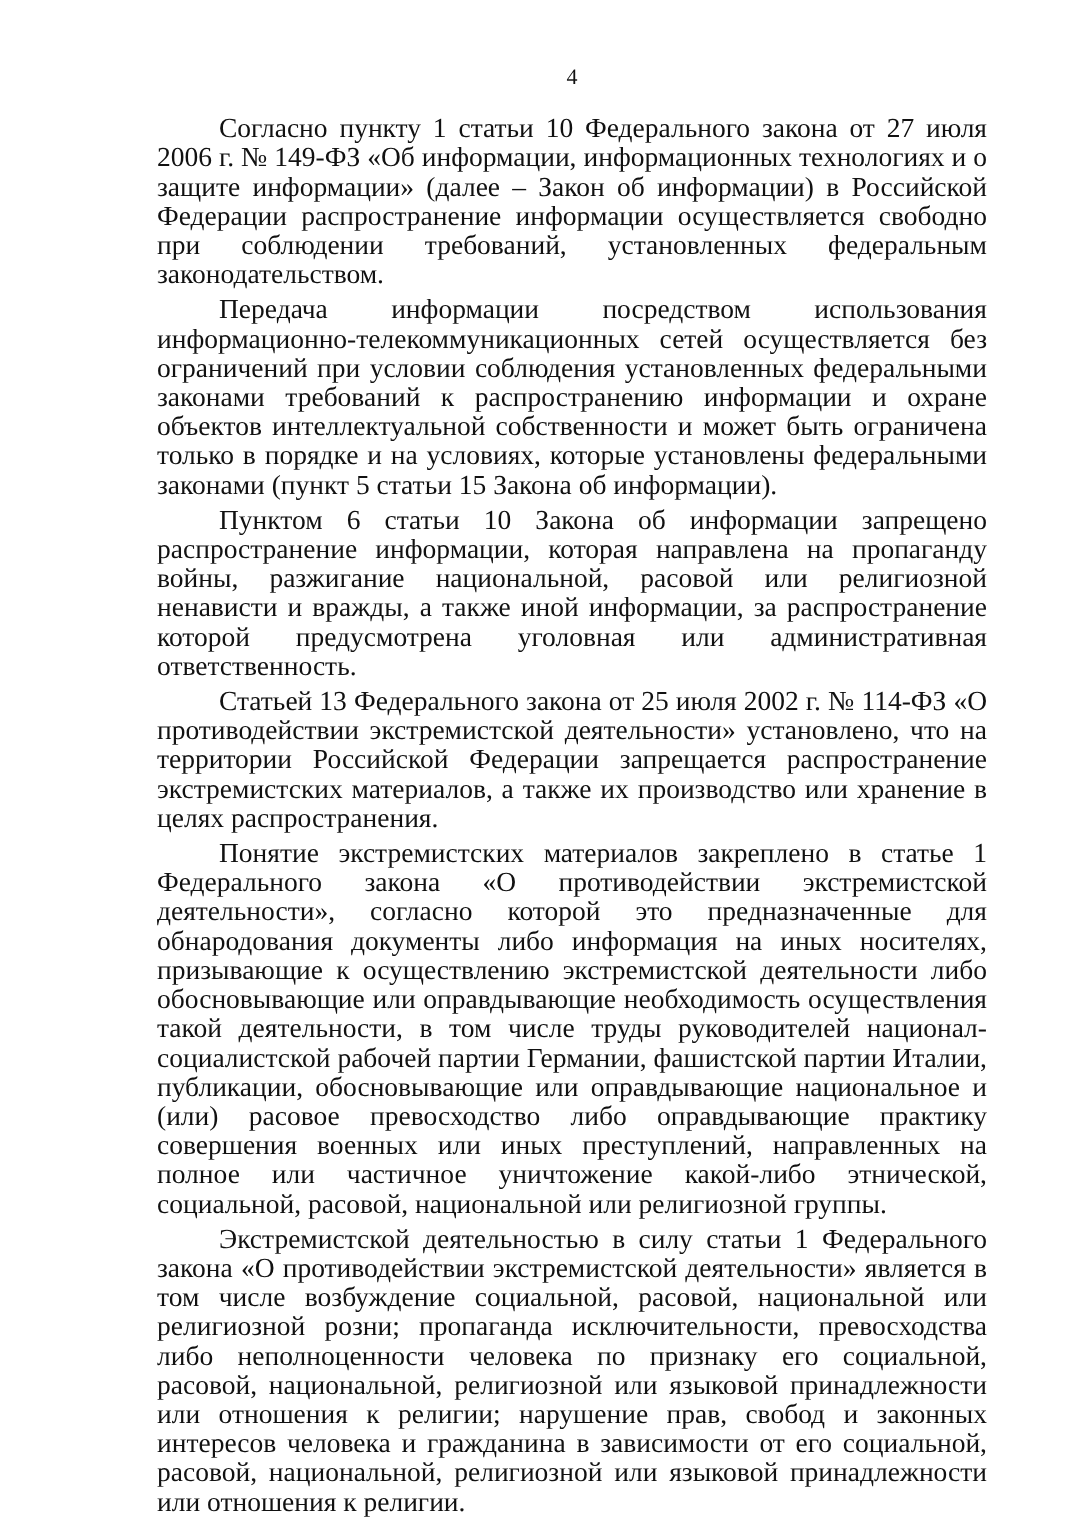4
Согласно пункту 1 статьи 10 Федерального закона от 27 июля 2006 г. № 149-ФЗ «Об информации, информационных технологиях и о защите информации» (далее – Закон об информации) в Российской Федерации распространение информации осуществляется свободно при соблюдении требований, установленных федеральным законодательством.
Передача информации посредством использования информационно-телекоммуникационных сетей осуществляется без ограничений при условии соблюдения установленных федеральными законами требований к распространению информации и охране объектов интеллектуальной собственности и может быть ограничена только в порядке и на условиях, которые установлены федеральными законами (пункт 5 статьи 15 Закона об информации).
Пунктом 6 статьи 10 Закона об информации запрещено распространение информации, которая направлена на пропаганду войны, разжигание национальной, расовой или религиозной ненависти и вражды, а также иной информации, за распространение которой предусмотрена уголовная или административная ответственность.
Статьей 13 Федерального закона от 25 июля 2002 г. № 114-ФЗ «О противодействии экстремистской деятельности» установлено, что на территории Российской Федерации запрещается распространение экстремистских материалов, а также их производство или хранение в целях распространения.
Понятие экстремистских материалов закреплено в статье 1 Федерального закона «О противодействии экстремистской деятельности», согласно которой это предназначенные для обнародования документы либо информация на иных носителях, призывающие к осуществлению экстремистской деятельности либо обосновывающие или оправдывающие необходимость осуществления такой деятельности, в том числе труды руководителей национал-социалистской рабочей партии Германии, фашистской партии Италии, публикации, обосновывающие или оправдывающие национальное и (или) расовое превосходство либо оправдывающие практику совершения военных или иных преступлений, направленных на полное или частичное уничтожение какой-либо этнической, социальной, расовой, национальной или религиозной группы.
Экстремистской деятельностью в силу статьи 1 Федерального закона «О противодействии экстремистской деятельности» является в том числе возбуждение социальной, расовой, национальной или религиозной розни; пропаганда исключительности, превосходства либо неполноценности человека по признаку его социальной, расовой, национальной, религиозной или языковой принадлежности или отношения к религии; нарушение прав, свобод и законных интересов человека и гражданина в зависимости от его социальной, расовой, национальной, религиозной или языковой принадлежности или отношения к религии.